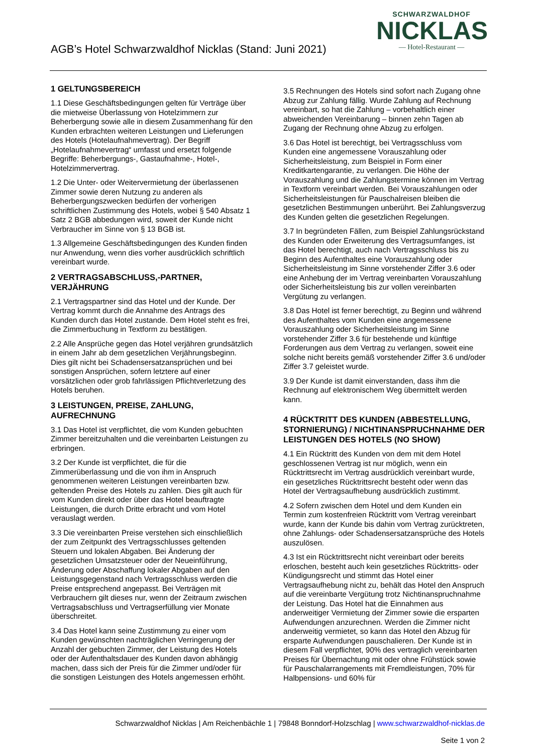AGB’s Hotel Schwarzwaldhof Nicklas (Stand: Juni 2021)
SCHWARZWALDHOF
NICKLAS
— Hotel-Restaurant —
1 GELTUNGSBEREICH
1.1 Diese Geschäftsbedingungen gelten für Verträge über die mietweise Überlassung von Hotelzimmern zur Beherbergung sowie alle in diesem Zusammenhang für den Kunden erbrachten weiteren Leistungen und Lieferungen des Hotels (Hotelaufnahmevertrag). Der Begriff „Hotelaufnahmevertrag“ umfasst und ersetzt folgende Begriffe: Beherbergungs-, Gastaufnahme-, Hotel-, Hotelzimmervertrag.
1.2 Die Unter- oder Weitervermietung der überlassenen Zimmer sowie deren Nutzung zu anderen als Beherbergungszwecken bedürfen der vorherigen schriftlichen Zustimmung des Hotels, wobei § 540 Absatz 1 Satz 2 BGB abbedungen wird, soweit der Kunde nicht Verbraucher im Sinne von § 13 BGB ist.
1.3 Allgemeine Geschäftsbedingungen des Kunden finden nur Anwendung, wenn dies vorher ausdrücklich schriftlich vereinbart wurde.
2 VERTRAGSABSCHLUSS,-PARTNER, VERJÄHRUNG
2.1 Vertragspartner sind das Hotel und der Kunde. Der Vertrag kommt durch die Annahme des Antrags des Kunden durch das Hotel zustande. Dem Hotel steht es frei, die Zimmerbuchung in Textform zu bestätigen.
2.2 Alle Ansprüche gegen das Hotel verjähren grundsätzlich in einem Jahr ab dem gesetzlichen Verjährungsbeginn. Dies gilt nicht bei Schadensersatzansprüchen und bei sonstigen Ansprüchen, sofern letztere auf einer vorsätzlichen oder grob fahrlässigen Pflichtverletzung des Hotels beruhen.
3 LEISTUNGEN, PREISE, ZAHLUNG, AUFRECHNUNG
3.1 Das Hotel ist verpflichtet, die vom Kunden gebuchten Zimmer bereitzuhalten und die vereinbarten Leistungen zu erbringen.
3.2 Der Kunde ist verpflichtet, die für die Zimmerüberlassung und die von ihm in Anspruch genommenen weiteren Leistungen vereinbarten bzw. geltenden Preise des Hotels zu zahlen. Dies gilt auch für vom Kunden direkt oder über das Hotel beauftragte Leistungen, die durch Dritte erbracht und vom Hotel verauslagt werden.
3.3 Die vereinbarten Preise verstehen sich einschließlich der zum Zeitpunkt des Vertragsschlusses geltenden Steuern und lokalen Abgaben. Bei Änderung der gesetzlichen Umsatzsteuer oder der Neueinführung, Änderung oder Abschaffung lokaler Abgaben auf den Leistungsgegenstand nach Vertragsschluss werden die Preise entsprechend angepasst. Bei Verträgen mit Verbrauchern gilt dieses nur, wenn der Zeitraum zwischen Vertragsabschluss und Vertragserfüllung vier Monate überschreitet.
3.4 Das Hotel kann seine Zustimmung zu einer vom Kunden gewünschten nachträglichen Verringerung der Anzahl der gebuchten Zimmer, der Leistung des Hotels oder der Aufenthaltsdauer des Kunden davon abhängig machen, dass sich der Preis für die Zimmer und/oder für die sonstigen Leistungen des Hotels angemessen erhöht.
3.5 Rechnungen des Hotels sind sofort nach Zugang ohne Abzug zur Zahlung fällig. Wurde Zahlung auf Rechnung vereinbart, so hat die Zahlung – vorbehaltlich einer abweichenden Vereinbarung – binnen zehn Tagen ab Zugang der Rechnung ohne Abzug zu erfolgen.
3.6 Das Hotel ist berechtigt, bei Vertragsschluss vom Kunden eine angemessene Vorauszahlung oder Sicherheitsleistung, zum Beispiel in Form einer Kreditkartengarantie, zu verlangen. Die Höhe der Vorauszahlung und die Zahlungstermine können im Vertrag in Textform vereinbart werden. Bei Vorauszahlungen oder Sicherheitsleistungen für Pauschalreisen bleiben die gesetzlichen Bestimmungen unberührt. Bei Zahlungsverzug des Kunden gelten die gesetzlichen Regelungen.
3.7 In begründeten Fällen, zum Beispiel Zahlungsrückstand des Kunden oder Erweiterung des Vertragsumfanges, ist das Hotel berechtigt, auch nach Vertragsschluss bis zu Beginn des Aufenthaltes eine Vorauszahlung oder Sicherheitsleistung im Sinne vorstehender Ziffer 3.6 oder eine Anhebung der im Vertrag vereinbarten Vorauszahlung oder Sicherheitsleistung bis zur vollen vereinbarten Vergütung zu verlangen.
3.8 Das Hotel ist ferner berechtigt, zu Beginn und während des Aufenthaltes vom Kunden eine angemessene Vorauszahlung oder Sicherheitsleistung im Sinne vorstehender Ziffer 3.6 für bestehende und künftige Forderungen aus dem Vertrag zu verlangen, soweit eine solche nicht bereits gemäß vorstehender Ziffer 3.6 und/oder Ziffer 3.7 geleistet wurde.
3.9 Der Kunde ist damit einverstanden, dass ihm die Rechnung auf elektronischem Weg übermittelt werden kann.
4 RÜCKTRITT DES KUNDEN (ABBESTELLUNG, STORNIERUNG) / NICHTINANSPRUCHNAHME DER LEISTUNGEN DES HOTELS (NO SHOW)
4.1 Ein Rücktritt des Kunden von dem mit dem Hotel geschlossenen Vertrag ist nur möglich, wenn ein Rücktrittsrecht im Vertrag ausdrücklich vereinbart wurde, ein gesetzliches Rücktrittsrecht besteht oder wenn das Hotel der Vertragsaufhebung ausdrücklich zustimmt.
4.2 Sofern zwischen dem Hotel und dem Kunden ein Termin zum kostenfreien Rücktritt vom Vertrag vereinbart wurde, kann der Kunde bis dahin vom Vertrag zurücktreten, ohne Zahlungs- oder Schadensersatzansprüche des Hotels auszulösen.
4.3 Ist ein Rücktrittsrecht nicht vereinbart oder bereits erloschen, besteht auch kein gesetzliches Rücktritts- oder Kündigungsrecht und stimmt das Hotel einer Vertragsaufhebung nicht zu, behält das Hotel den Anspruch auf die vereinbarte Vergütung trotz Nichtinanspruchnahme der Leistung. Das Hotel hat die Einnahmen aus anderweitiger Vermietung der Zimmer sowie die ersparten Aufwendungen anzurechnen. Werden die Zimmer nicht anderweitig vermietet, so kann das Hotel den Abzug für ersparte Aufwendungen pauschalieren. Der Kunde ist in diesem Fall verpflichtet, 90% des vertraglich vereinbarten Preises für Übernachtung mit oder ohne Frühstück sowie für Pauschalarrangements mit Fremdleistungen, 70% für Halbpensions- und 60% für
Schwarzwaldhof Nicklas | Am Reichenbächle 1 | 79848 Bonndorf-Holzschlag | www.schwarzwaldhof-nicklas.de
Seite 1 von 2